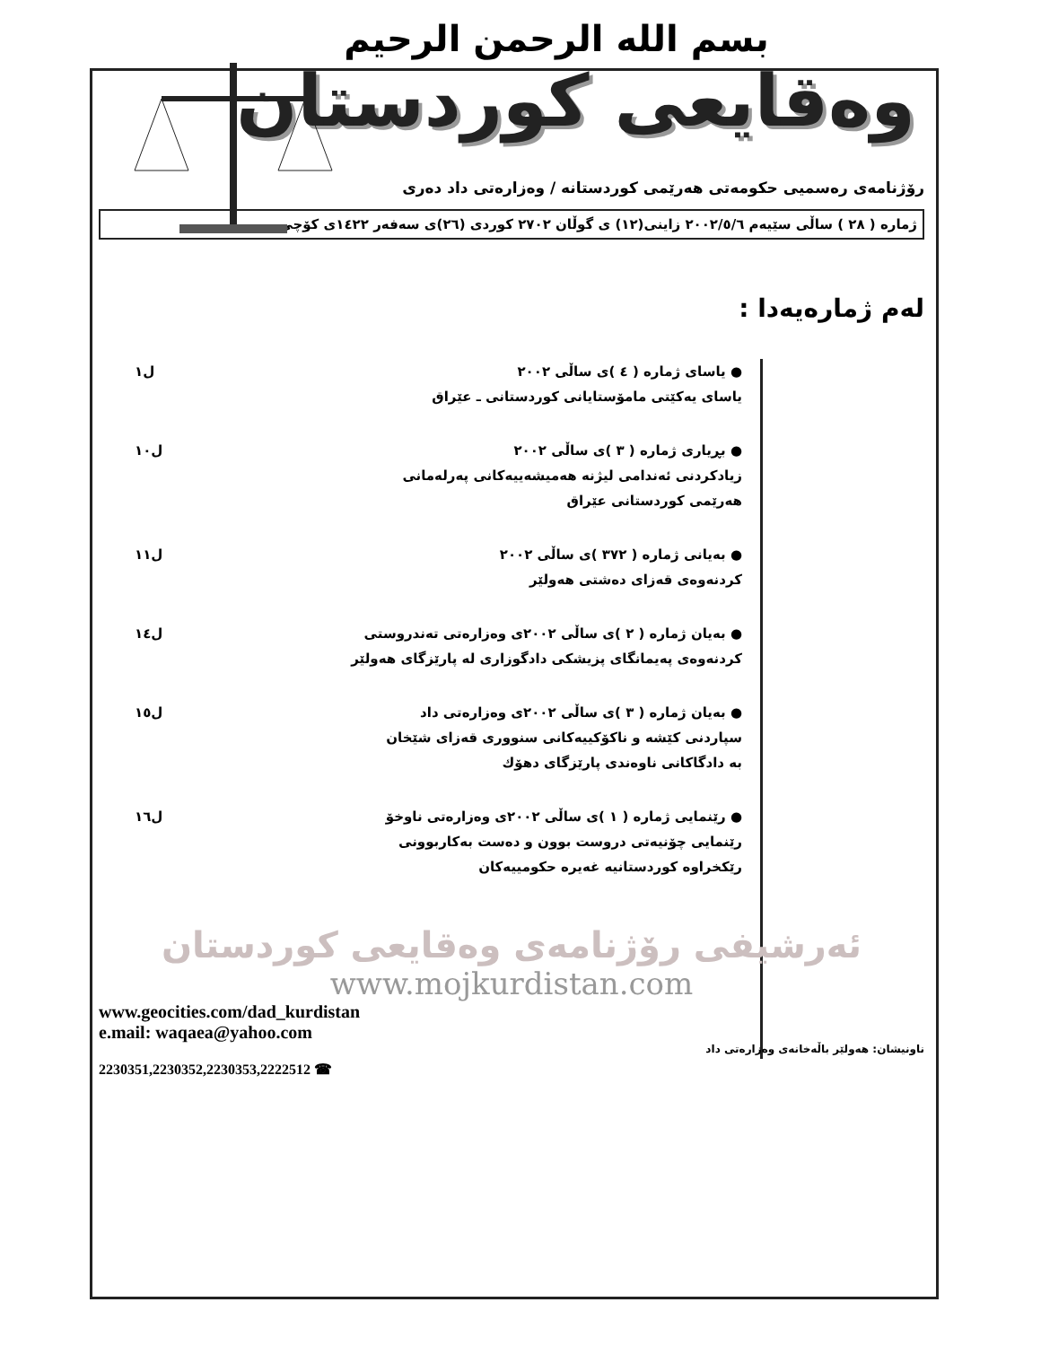بسم الله الرحمن الرحيم
وەقايعی كوردستان
رۆژنامەی رەسمیی حكومەتی هەرێمی كوردستانە / وەزارەتی داد دەری
ژمارە ( ٢٨ ) ساڵی سێیەم ٢٠٠٢/٥/٦ زاینی(١٢) ی گوڵان ٢٧٠٢ كوردی (٢٦)ی سەفەر ١٤٢٢ی كۆچی
لەم ژمارەیەدا :
● یاسای ژمارە ( ٤ )ی ساڵی ٢٠٠٢
یاسای یەكێتی مامۆستایانی كوردستانی ـ عێراق
ل١
● بڕیاری ژمارە ( ٣ )ی ساڵی ٢٠٠٢
زیادكردنی ئەندامی لیژنە هەمیشەییەكانی پەرلەمانی
هەرێمی كوردستانی عێراق
ل١٠
● بەیانی ژمارە ( ٣٧٢ )ی ساڵی ٢٠٠٢
كردنەوەی قەزای دەشتی هەولێر
ل١١
● بەیان ژمارە ( ٢ )ی ساڵی ٢٠٠٢ی وەزارەتی تەندروستی
كردنەوەی پەیمانگای پزیشكی دادگوزاری لە پارێزگای هەولێر
ل١٤
● بەیان ژمارە ( ٣ )ی ساڵی ٢٠٠٢ی وەزارەتی داد
سپاردنی كێشە و ناكۆكییەكانی سنووری قەزای شێخان
بە دادگاكانی ناوەندی پارێزگای دهۆك
ل١٥
● رێنمایی ژمارە ( ١ )ی ساڵی ٢٠٠٢ی وەزارەتی ناوخۆ
رێنمایی چۆنیەتی دروست بوون و دەست بەكاربوونی
رێكخراوە كوردستانیە غەیرە حكومییەكان
ل١٦
ئەرشیفی رۆژنامەی وەقایعی كوردستان
www.mojkurdistan.com
www.geocities.com/dad_kurdistan
e.mail: waqaea@yahoo.com
ناونیشان: هەولێر باڵەخانەی وەزارەتی داد
2230351,2230352,2230353,2222512 ☎